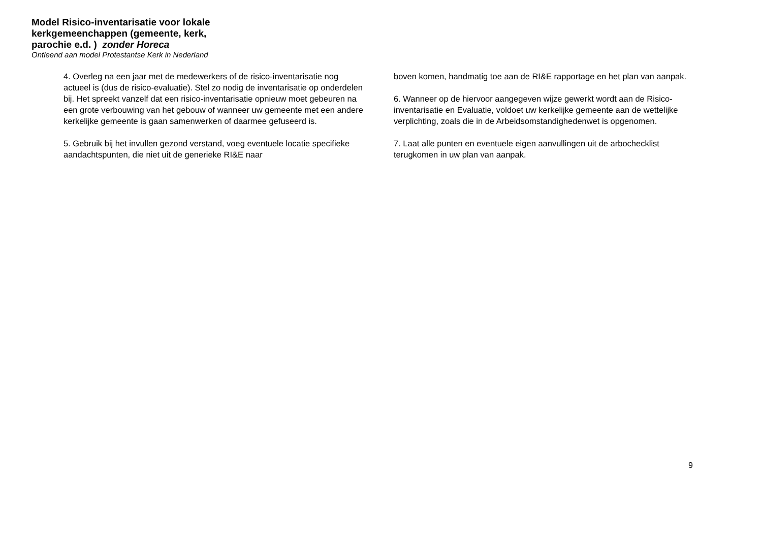Model Risico-inventarisatie voor lokale kerkgemeenchappen (gemeente, kerk, parochie e.d. ) zonder Horeca
Ontleend aan model Protestantse Kerk in Nederland
4. Overleg na een jaar met de medewerkers of de risico-inventarisatie nog actueel is (dus de risico-evaluatie). Stel zo nodig de inventarisatie op onderdelen bij. Het spreekt vanzelf dat een risico-inventarisatie opnieuw moet gebeuren na een grote verbouwing van het gebouw of wanneer uw gemeente met een andere kerkelijke gemeente is gaan samenwerken of daarmee gefuseerd is.
5. Gebruik bij het invullen gezond verstand, voeg eventuele locatie specifieke aandachtspunten, die niet uit de generieke RI&E naar
boven komen, handmatig toe aan de RI&E rapportage en het plan van aanpak.
6. Wanneer op de hiervoor aangegeven wijze gewerkt wordt aan de Risico-inventarisatie en Evaluatie, voldoet uw kerkelijke gemeente aan de wettelijke verplichting, zoals die in de Arbeidsomstandighedenwet is opgenomen.
7. Laat alle punten en eventuele eigen aanvullingen uit de arbochecklist terugkomen in uw plan van aanpak.
9